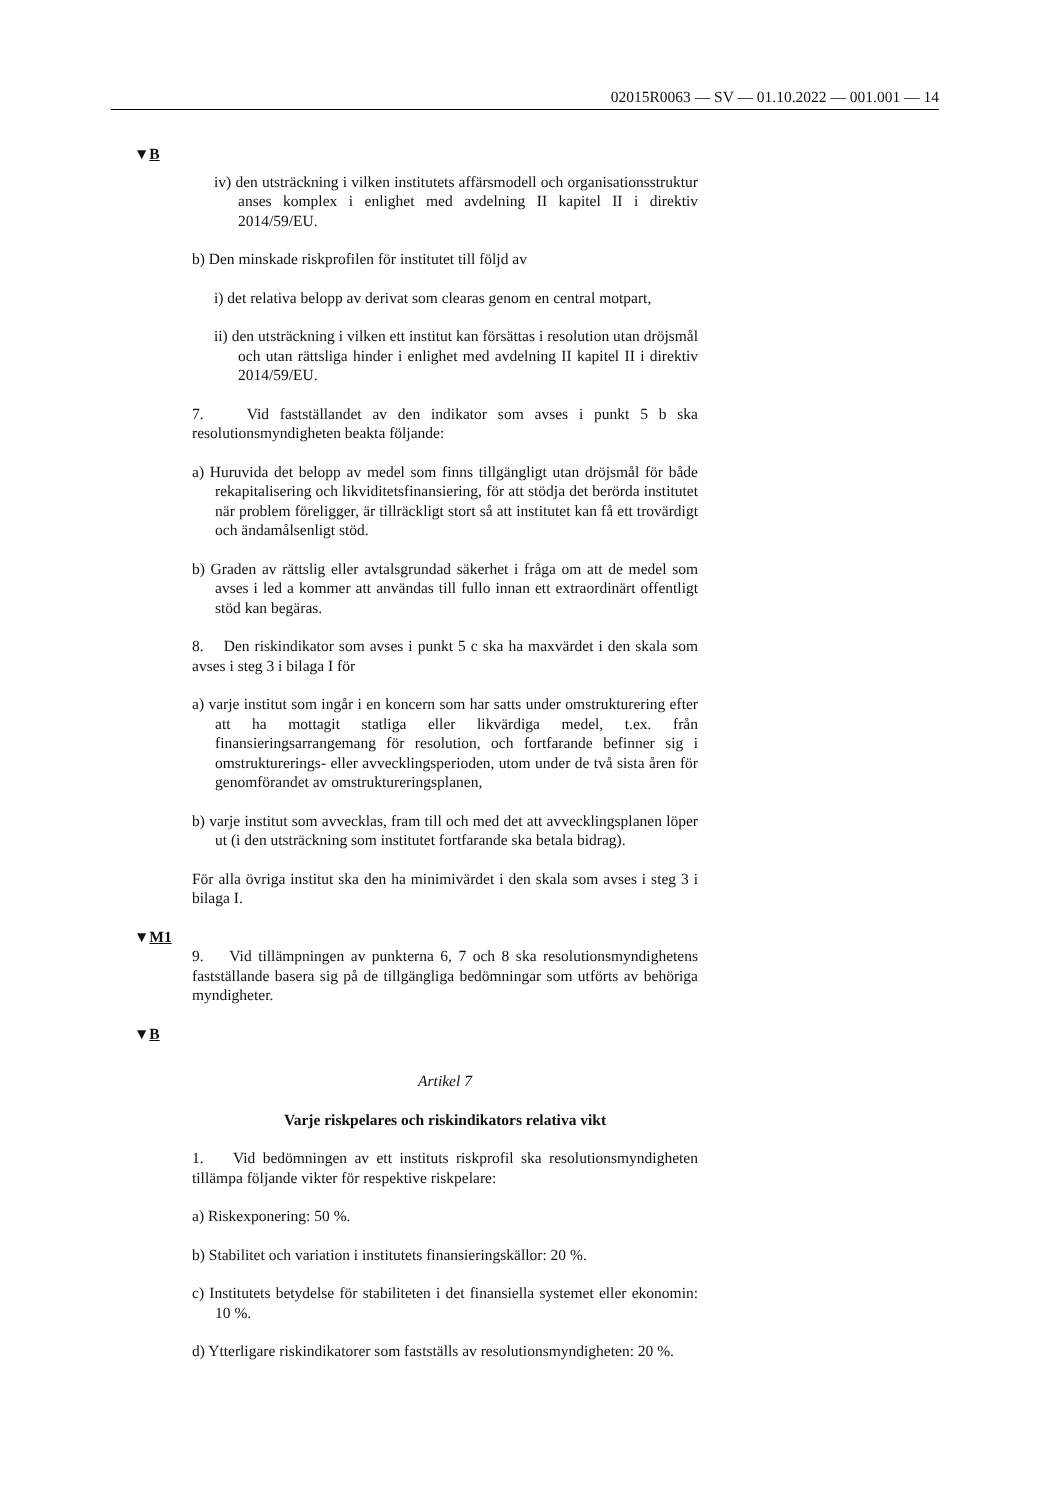02015R0063 — SV — 01.10.2022 — 001.001 — 14
▼B
iv) den utsträckning i vilken institutets affärsmodell och organisationsstruktur anses komplex i enlighet med avdelning II kapitel II i direktiv 2014/59/EU.
b) Den minskade riskprofilen för institutet till följd av
i) det relativa belopp av derivat som clearas genom en central motpart,
ii) den utsträckning i vilken ett institut kan försättas i resolution utan dröjsmål och utan rättsliga hinder i enlighet med avdelning II kapitel II i direktiv 2014/59/EU.
7. Vid fastställandet av den indikator som avses i punkt 5 b ska resolutionsmyndigheten beakta följande:
a) Huruvida det belopp av medel som finns tillgängligt utan dröjsmål för både rekapitalisering och likviditetsfinansiering, för att stödja det berörda institutet när problem föreligger, är tillräckligt stort så att institutet kan få ett trovärdigt och ändamålsenligt stöd.
b) Graden av rättslig eller avtalsgrundad säkerhet i fråga om att de medel som avses i led a kommer att användas till fullo innan ett extraordinärt offentligt stöd kan begäras.
8. Den riskindikator som avses i punkt 5 c ska ha maxvärdet i den skala som avses i steg 3 i bilaga I för
a) varje institut som ingår i en koncern som har satts under omstrukturering efter att ha mottagit statliga eller likvärdiga medel, t.ex. från finansieringsarrangemang för resolution, och fortfarande befinner sig i omstrukturerings- eller avvecklingsperioden, utom under de två sista åren för genomförandet av omstruktureringsplanen,
b) varje institut som avvecklas, fram till och med det att avvecklingsplanen löper ut (i den utsträckning som institutet fortfarande ska betala bidrag).
För alla övriga institut ska den ha minimivärdet i den skala som avses i steg 3 i bilaga I.
▼M1
9. Vid tillämpningen av punkterna 6, 7 och 8 ska resolutionsmyndighetens fastställande basera sig på de tillgängliga bedömningar som utförts av behöriga myndigheter.
▼B
Artikel 7
Varje riskpelares och riskindikators relativa vikt
1. Vid bedömningen av ett instituts riskprofil ska resolutionsmyndigheten tillämpa följande vikter för respektive riskpelare:
a) Riskexponering: 50 %.
b) Stabilitet och variation i institutets finansieringskällor: 20 %.
c) Institutets betydelse för stabiliteten i det finansiella systemet eller ekonomin: 10 %.
d) Ytterligare riskindikatorer som fastställs av resolutionsmyndigheten: 20 %.